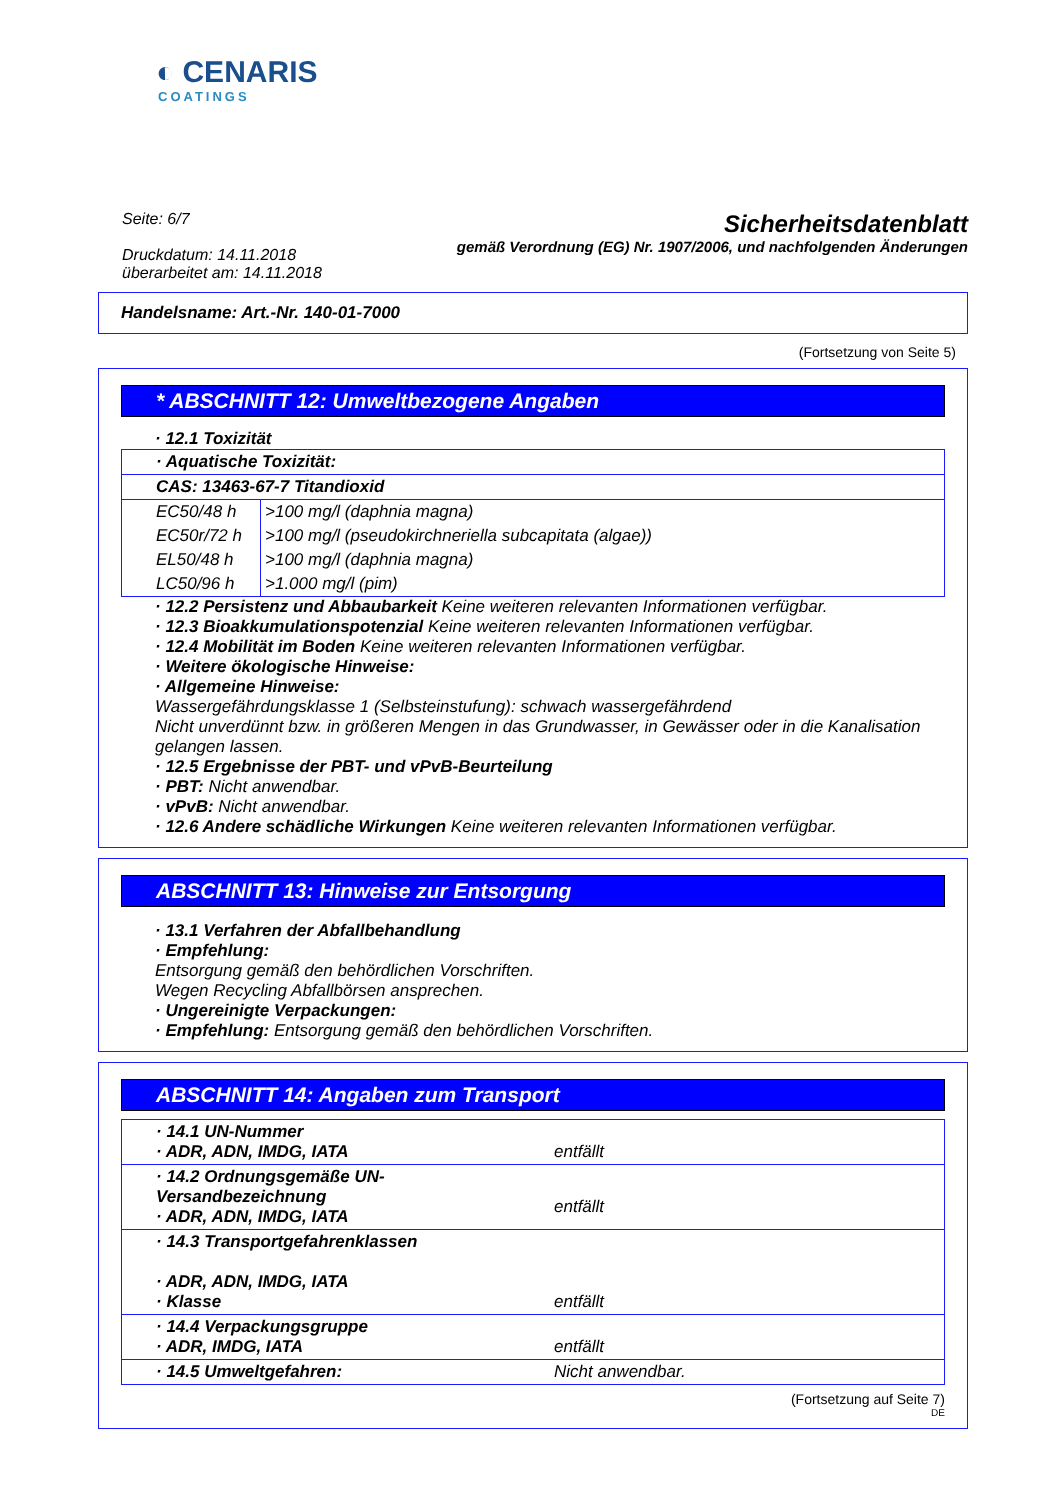◐ CENARIS
COATINGS
Seite: 6/7
Druckdatum: 14.11.2018
überarbeitet am: 14.11.2018
Sicherheitsdatenblatt
gemäß Verordnung (EG) Nr. 1907/2006, und nachfolgenden Änderungen
Handelsname: Art.-Nr. 140-01-7000
(Fortsetzung von Seite 5)
* ABSCHNITT 12: Umweltbezogene Angaben
· 12.1 Toxizität
| · Aquatische Toxizität: | |
| CAS: 13463-67-7 Titandioxid | |
| EC50/48 h | >100 mg/l (daphnia magna) |
| EC50r/72 h | >100 mg/l (pseudokirchneriella subcapitata (algae)) |
| EL50/48 h | >100 mg/l (daphnia magna) |
| LC50/96 h | >1.000 mg/l (pim) |
· 12.2 Persistenz und Abbaubarkeit Keine weiteren relevanten Informationen verfügbar.
· 12.3 Bioakkumulationspotenzial Keine weiteren relevanten Informationen verfügbar.
· 12.4 Mobilität im Boden Keine weiteren relevanten Informationen verfügbar.
· Weitere ökologische Hinweise:
· Allgemeine Hinweise:
Wassergefährdungsklasse 1 (Selbsteinstufung): schwach wassergefährdend
Nicht unverdünnt bzw. in größeren Mengen in das Grundwasser, in Gewässer oder in die Kanalisation gelangen lassen.
· 12.5 Ergebnisse der PBT- und vPvB-Beurteilung
· PBT: Nicht anwendbar.
· vPvB: Nicht anwendbar.
· 12.6 Andere schädliche Wirkungen Keine weiteren relevanten Informationen verfügbar.
ABSCHNITT 13: Hinweise zur Entsorgung
· 13.1 Verfahren der Abfallbehandlung
· Empfehlung:
Entsorgung gemäß den behördlichen Vorschriften.
Wegen Recycling Abfallbörsen ansprechen.
· Ungereinigte Verpackungen:
· Empfehlung: Entsorgung gemäß den behördlichen Vorschriften.
ABSCHNITT 14: Angaben zum Transport
| · 14.1 UN-Nummer · ADR, ADN, IMDG, IATA | entfällt |
| · 14.2 Ordnungsgemäße UN-Versandbezeichnung · ADR, ADN, IMDG, IATA | entfällt |
| · 14.3 Transportgefahrenklassen · ADR, ADN, IMDG, IATA · Klasse | entfällt |
| · 14.4 Verpackungsgruppe · ADR, IMDG, IATA | entfällt |
| · 14.5 Umweltgefahren: | Nicht anwendbar. |
(Fortsetzung auf Seite 7)
DE